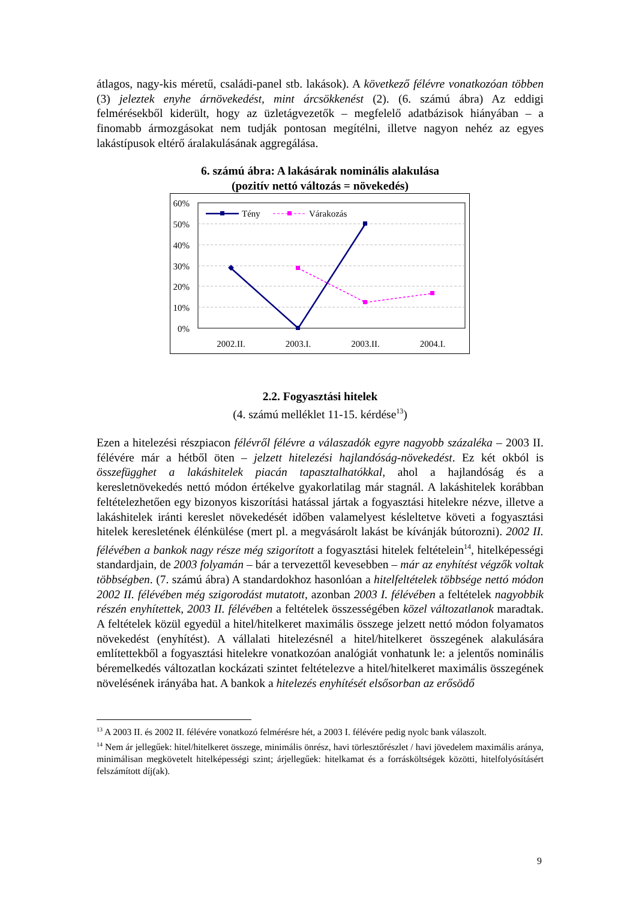átlagos, nagy-kis méretű, családi-panel stb. lakások). A következő félévre vonatkozóan többen (3) jeleztek enyhe árnövekedést, mint árcsökkenést (2). (6. számú ábra) Az eddigi felmérésekből kiderült, hogy az üzletágvezetők – megfelelő adatbázisok hiányában – a finomabb ármozgásokat nem tudják pontosan megítélni, illetve nagyon nehéz az egyes lakástípusok eltérő áralakulásának aggregálása.
6. számú ábra: A lakásárak nominális alakulása
(pozitív nettó változás = növekedés)
60%
50%
40%
30%
20%
10%
0%
2002.II.
2003.I.
2003.II.
2004.I.
Tény
Várakozás
2.2. Fogyasztási hitelek
(4. számú melléklet 11-15. kérdése<sup>13</sup>)
Ezen a hitelezési részpiacon félévről félévre a válaszadók egyre nagyobb százaléka – 2003 II. félévére már a hétből öten – jelzett hitelezési hajlandóság-növekedést. Ez két okból is összefügghet a lakáshitelek piacán tapasztalhatókkal, ahol a hajlandóság és a keresletnövekedés nettó módon értékelve gyakorlatilag már stagnál. A lakáshitelek korábban feltételezhetően egy bizonyos kiszorítási hatással jártak a fogyasztási hitelekre nézve, illetve a lakáshitelek iránti kereslet növekedését időben valamelyest késleltetve követi a fogyasztási hitelek keresletének élénkülése (mert pl. a megvásárolt lakást be kívánják bútorozni). 2002 II. félévében a bankok nagy része még szigorított a fogyasztási hitelek feltételein<sup>14</sup>, hitelképességi standardjain, de 2003 folyamán – bár a tervezettől kevesebben – már az enyhítést végzők voltak többségben. (7. számú ábra) A standardokhoz hasonlóan a hitelfeltételek többsége nettó módon 2002 II. félévében még szigorodást mutatott, azonban 2003 I. félévében a feltételek nagyobbik részén enyhítettek, 2003 II. félévében a feltételek összességében közel változatlanok maradtak. A feltételek közül egyedül a hitel/hitelkeret maximális összege jelzett nettó módon folyamatos növekedést (enyhítést). A vállalati hitelezésnél a hitel/hitelkeret összegének alakulására említettekből a fogyasztási hitelekre vonatkozóan analógiát vonhatunk le: a jelentős nominális béremelkedés változatlan kockázati szintet feltételezve a hitel/hitelkeret maximális összegének növelésének irányába hat. A bankok a hitelezés enyhítését elsősorban az erősödő
<sup>13</sup> A 2003 II. és 2002 II. félévére vonatkozó felmérésre hét, a 2003 I. félévére pedig nyolc bank válaszolt.
<sup>14</sup> Nem ár jellegűek: hitel/hitelkeret összege, minimális önrész, havi törlesztőrészlet / havi jövedelem maximális aránya, minimálisan megkövetelt hitelképességi szint; árjellegűek: hitelkamat és a forrásköltségek közötti, hitelfolyósításért felszámított díj(ak).
9